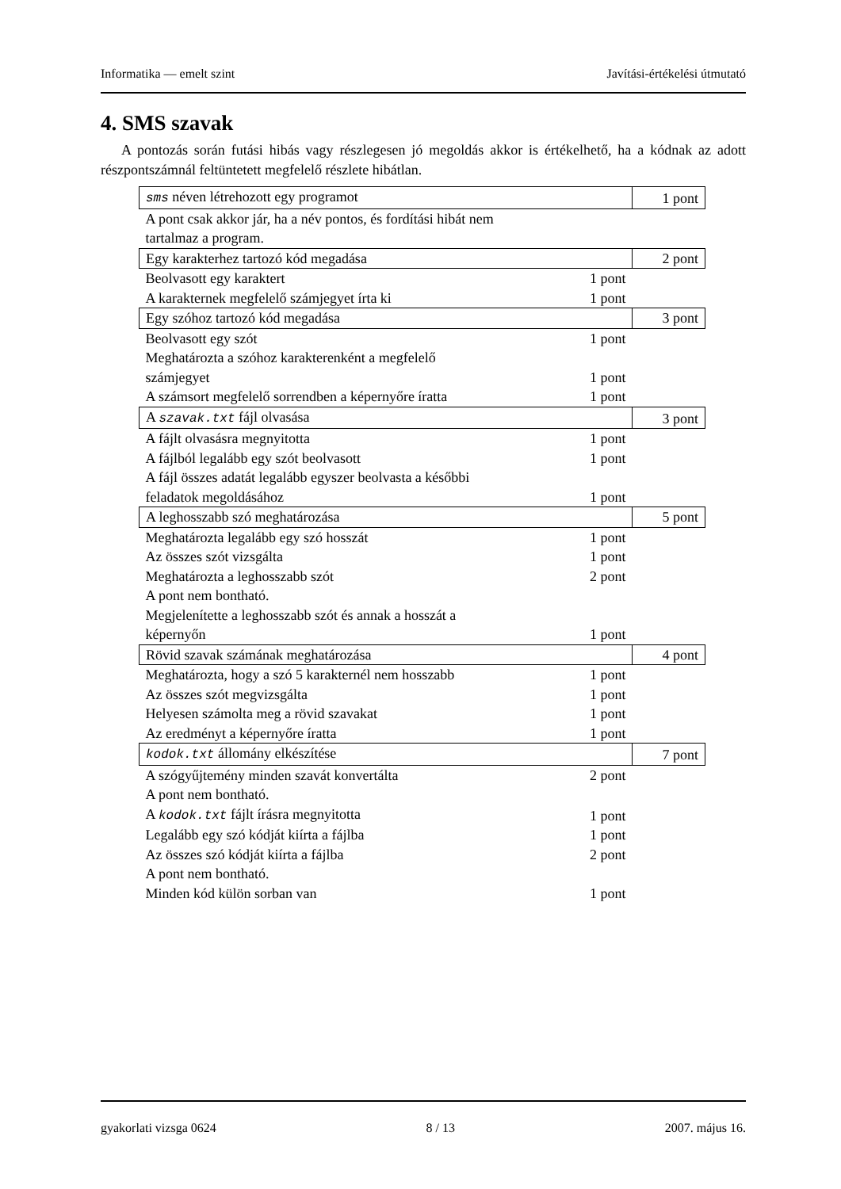Informatika — emelt szint Javítási-értékelési útmutató
4. SMS szavak
A pontozás során futási hibás vagy részlegesen jó megoldás akkor is értékelhető, ha a kódnak az adott részpontszámnál feltüntetett megfelelő részlete hibátlan.
| sms néven létrehozott egy programot | | 1 pont |
| A pont csak akkor jár, ha a név pontos, és fordítási hibát nem tartalmaz a program. | | |
| Egy karakterhez tartozó kód megadása | | 2 pont |
| Beolvasott egy karaktert | 1 pont | |
| A karakternek megfelelő számjegyet írta ki | 1 pont | |
| Egy szóhoz tartozó kód megadása | | 3 pont |
| Beolvasott egy szót | 1 pont | |
| Meghatározta a szóhoz karakterenként a megfelelő számjegyet | 1 pont | |
| A számsort megfelelő sorrendben a képernyőre íratta | 1 pont | |
| A szavak.txt fájl olvasása | | 3 pont |
| A fájlt olvasásra megnyitotta | 1 pont | |
| A fájlból legalább egy szót beolvasott | 1 pont | |
| A fájl összes adatát legalább egyszer beolvasta a későbbi feladatok megoldásához | 1 pont | |
| A leghosszabb szó meghatározása | | 5 pont |
| Meghatározta legalább egy szó hosszát | 1 pont | |
| Az összes szót vizsgálta | 1 pont | |
| Meghatározta a leghosszabb szót | 2 pont | |
| A pont nem bontható. | | |
| Megjelenítette a leghosszabb szót és annak a hosszát a képernyőn | 1 pont | |
| Rövid szavak számának meghatározása | | 4 pont |
| Meghatározta, hogy a szó 5 karakternél nem hosszabb | 1 pont | |
| Az összes szót megvizsgálta | 1 pont | |
| Helyesen számolta meg a rövid szavakat | 1 pont | |
| Az eredményt a képernyőre íratta | 1 pont | |
| kodok.txt állomány elkészítése | | 7 pont |
| A szógyűjtemény minden szavát konvertálta | 2 pont | |
| A pont nem bontható. | | |
| A kodok.txt fájlt írásra megnyitotta | 1 pont | |
| Legalább egy szó kódját kiírta a fájlba | 1 pont | |
| Az összes szó kódját kiírta a fájlba | 2 pont | |
| A pont nem bontható. | | |
| Minden kód külön sorban van | 1 pont | |
gyakorlati vizsga 0624 8 / 13 2007. május 16.